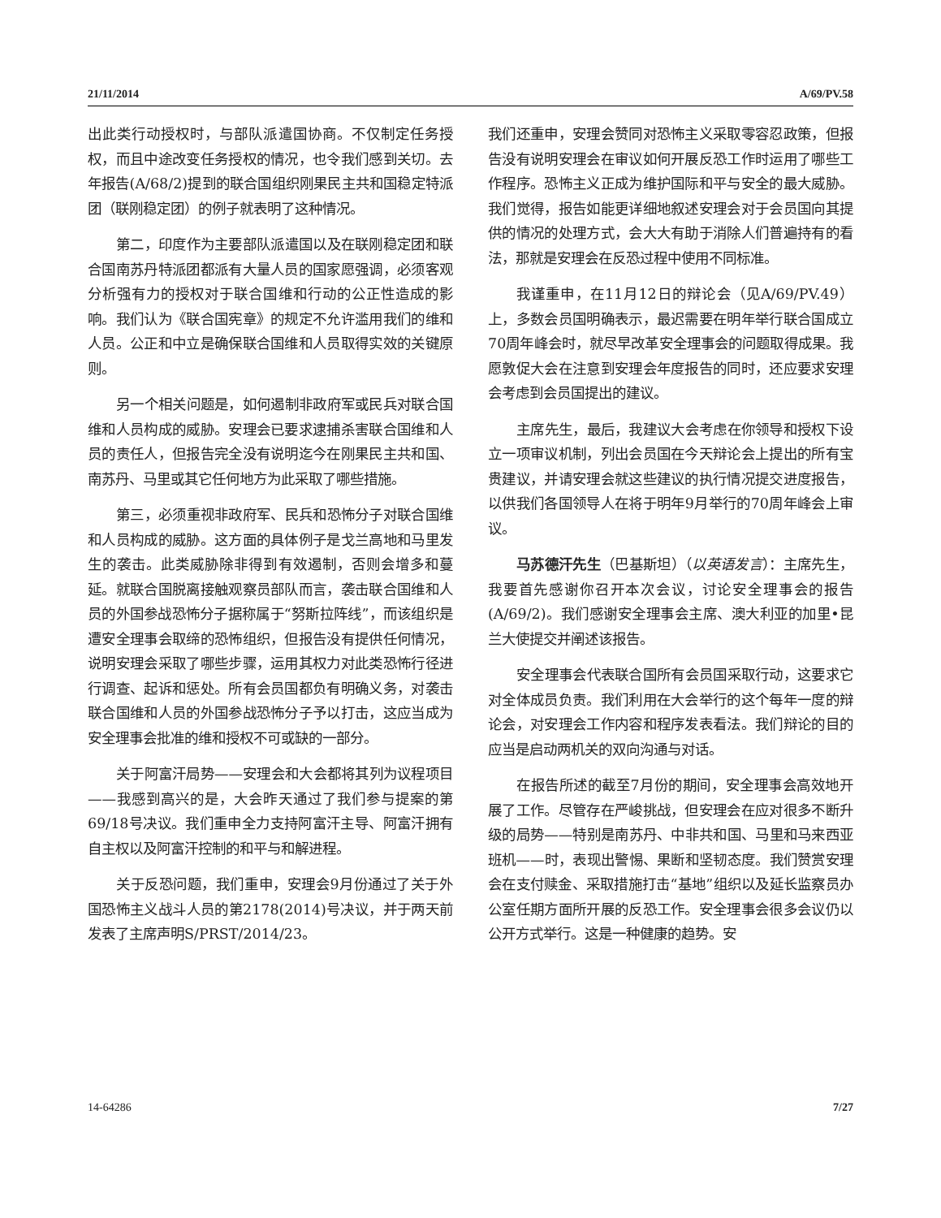21/11/2014 A/69/PV.58
出此类行动授权时，与部队派遣国协商。不仅制定任务授权，而且中途改变任务授权的情况，也令我们感到关切。去年报告(A/68/2)提到的联合国组织刚果民主共和国稳定特派团（联刚稳定团）的例子就表明了这种情况。
第二，印度作为主要部队派遣国以及在联刚稳定团和联合国南苏丹特派团都派有大量人员的国家愿强调，必须客观分析强有力的授权对于联合国维和行动的公正性造成的影响。我们认为《联合国宪章》的规定不允许滥用我们的维和人员。公正和中立是确保联合国维和人员取得实效的关键原则。
另一个相关问题是，如何遏制非政府军或民兵对联合国维和人员构成的威胁。安理会已要求逮捕杀害联合国维和人员的责任人，但报告完全没有说明迄今在刚果民主共和国、南苏丹、马里或其它任何地方为此采取了哪些措施。
第三，必须重视非政府军、民兵和恐怖分子对联合国维和人员构成的威胁。这方面的具体例子是戈兰高地和马里发生的袭击。此类威胁除非得到有效遏制，否则会增多和蔓延。就联合国脱离接触观察员部队而言，袭击联合国维和人员的外国参战恐怖分子据称属于“努斯拉阵线”，而该组织是遭安全理事会取缔的恐怖组织，但报告没有提供任何情况，说明安理会采取了哪些步骤，运用其权力对此类恐怖行径进行调查、起诉和惩处。所有会员国都负有明确义务，对袭击联合国维和人员的外国参战恐怖分子予以打击，这应当成为安全理事会批准的维和授权不可或缺的一部分。
关于阿富汗局势——安理会和大会都将其列为议程项目——我感到高兴的是，大会昨天通过了我们参与提案的第69/18号决议。我们重申全力支持阿富汗主导、阿富汗拥有自主权以及阿富汗控制的和平与和解进程。
关于反恐问题，我们重申，安理会9月份通过了关于外国恐怖主义战斗人员的第2178(2014)号决议，并于两天前发表了主席声明S/PRST/2014/23。
我们还重申，安理会赞同对恐怖主义采取零容忍政策，但报告没有说明安理会在审议如何开展反恐工作时运用了哪些工作程序。恐怖主义正成为维护国际和平与安全的最大威胁。我们觉得，报告如能更详细地叙述安理会对于会员国向其提供的情况的处理方式，会大大有助于消除人们普遍持有的看法，那就是安理会在反恐过程中使用不同标准。
我谨重申，在11月12日的辩论会（见A/69/PV.49）上，多数会员国明确表示，最迟需要在明年举行联合国成立70周年峰会时，就尽早改革安全理事会的问题取得成果。我愿敦促大会在注意到安理会年度报告的同时，还应要求安理会考虑到会员国提出的建议。
主席先生，最后，我建议大会考虑在你领导和授权下设立一项审议机制，列出会员国在今天辩论会上提出的所有宝贵建议，并请安理会就这些建议的执行情况提交进度报告，以供我们各国领导人在将于明年9月举行的70周年峰会上审议。
马苏德汗先生（巴基斯坦）（以英语发言）：主席先生，我要首先感谢你召开本次会议，讨论安全理事会的报告(A/69/2)。我们感谢安全理事会主席、澳大利亚的加里•昆兰大使提交并阐述该报告。
安全理事会代表联合国所有会员国采取行动，这要求它对全体成员负责。我们利用在大会举行的这个每年一度的辩论会，对安理会工作内容和程序发表看法。我们辩论的目的应当是启动两机关的双向沟通与对话。
在报告所述的截至7月份的期间，安全理事会高效地开展了工作。尽管存在严峻挑战，但安理会在应对很多不断升级的局势——特别是南苏丹、中非共和国、马里和马来西亚班机——时，表现出警惕、果断和坚韧态度。我们赞赏安理会在支付赎金、采取措施打击“基地”组织以及延长监察员办公室任期方面所开展的反恐工作。安全理事会很多会议仍以公开方式举行。这是一种健康的趋势。安
14-64286 7/27